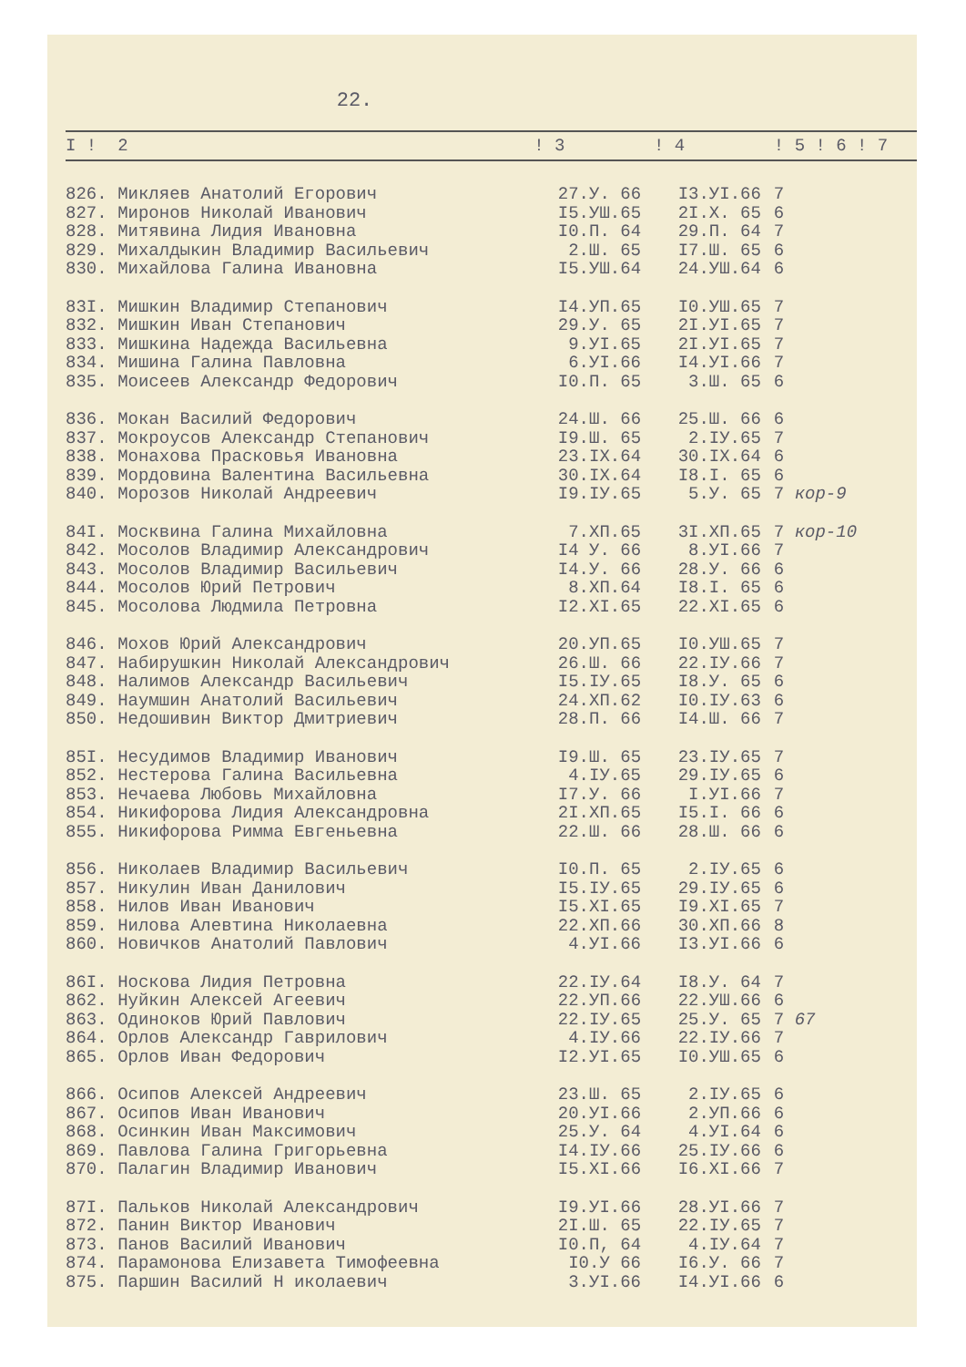22.
| I ! | 2 | ! 3 | ! 4 | ! 5 ! 6 ! 7 | |
| --- | --- | --- | --- | --- | --- |
| 826. | Микляев Анатолий Егорович | 27.У. 66 | I3.УI.66 | 7 | |
| 827. | Миронов Николай Иванович | I5.УШ.65 | 2I.X. 65 | 6 | |
| 828. | Митявина Лидия Ивановна | I0.П. 64 | 29.П. 64 | 7 | |
| 829. | Михалдыкин Владимир Васильевич | 2.Ш. 65 | I7.Ш. 65 | 6 | |
| 830. | Михайлова Галина Ивановна | I5.УШ.64 | 24.УШ.64 | 6 | |
| 83I. | Мишкин Владимир Степанович | I4.УП.65 | I0.УШ.65 | 7 | |
| 832. | Мишкин Иван Степанович | 29.У. 65 | 2I.УI.65 | 7 | |
| 833. | Мишкина Надежда Васильевна | 9.УI.65 | 2I.УI.65 | 7 | |
| 834. | Мишина Галина Павловна | 6.УI.66 | I4.УI.66 | 7 | |
| 835. | Моисеев Александр Федорович | I0.П. 65 | 3.Ш. 65 | 6 | |
| 836. | Мокан Василий Федорович | 24.Ш. 66 | 25.Ш. 66 | 6 | |
| 837. | Мокроусов Александр Степанович | I9.Ш. 65 | 2.IУ.65 | 7 | |
| 838. | Монахова Прасковья Ивановна | 23.IX.64 | 30.IX.64 | 6 | |
| 839. | Мордовина Валентина Васильевна | 30.IX.64 | I8.I. 65 | 6 | |
| 840. | Морозов Николай Андреевич | I9.IУ.65 | 5.У. 65 | 7 кор-9 | |
| 84I. | Москвина Галина Михайловна | 7.XП.65 | 3I.XП.65 | 7 кор-10 | |
| 842. | Мосолов Владимир Александрович | I4 У. 66 | 8.УI.66 | 7 | |
| 843. | Мосолов Владимир Васильевич | I4.У. 66 | 28.У. 66 | 6 | |
| 844. | Мосолов Юрий Петрович | 8.XП.64 | I8.I. 65 | 6 | |
| 845. | Мосолова Людмила Петровна | I2.XI.65 | 22.XI.65 | 6 | |
| 846. | Мохов Юрий Александрович | 20.УП.65 | I0.УШ.65 | 7 | |
| 847. | Набирушкин Николай Александрович | 26.Ш. 66 | 22.IУ.66 | 7 | |
| 848. | Налимов Александр Васильевич | I5.IУ.65 | I8.У. 65 | 6 | |
| 849. | Наумшин Анатолий Васильевич | 24.XП.62 | I0.IУ.63 | 6 | |
| 850. | Недошивин Виктор Дмитриевич | 28.П. 66 | I4.Ш. 66 | 7 | |
| 85I. | Несудимов Владимир Иванович | I9.Ш. 65 | 23.IУ.65 | 7 | |
| 852. | Нестерова Галина Васильевна | 4.IУ.65 | 29.IУ.65 | 6 | |
| 853. | Нечаева Любовь Михайловна | I7.У. 66 | I.УI.66 | 7 | |
| 854. | Никифорова Лидия Александровна | 2I.XП.65 | I5.I. 66 | 6 | |
| 855. | Никифорова Римма Евгеньевна | 22.Ш. 66 | 28.Ш. 66 | 6 | |
| 856. | Николаев Владимир Васильевич | I0.П. 65 | 2.IУ.65 | 6 | |
| 857. | Никулин Иван Данилович | I5.IУ.65 | 29.IУ.65 | 6 | |
| 858. | Нилов Иван Иванович | I5.XI.65 | I9.XI.65 | 7 | |
| 859. | Нилова Алевтина Николаевна | 22.XП.66 | 30.XП.66 | 8 | |
| 860. | Новичков Анатолий Павлович | 4.УI.66 | I3.УI.66 | 6 | |
| 86I. | Носкова Лидия Петровна | 22.IУ.64 | I8.У. 64 | 7 | |
| 862. | Нуйкин Алексей Агеевич | 22.УП.66 | 22.УШ.66 | 6 | |
| 863. | Одиноков Юрий Павлович | 22.IУ.65 | 25.У. 65 | 7 67 | |
| 864. | Орлов Александр Гаврилович | 4.IУ.66 | 22.IУ.66 | 7 | |
| 865. | Орлов Иван Федорович | I2.УI.65 | I0.УШ.65 | 6 | |
| 866. | Осипов Алексей Андреевич | 23.Ш. 65 | 2.IУ.65 | 6 | |
| 867. | Осипов Иван Иванович | 20.УI.66 | 2.УП.66 | 6 | |
| 868. | Осинкин Иван Максимович | 25.У. 64 | 4.УI.64 | 6 | |
| 869. | Павлова Галина Григорьевна | I4.IУ.66 | 25.IУ.66 | 6 | |
| 870. | Палагин Владимир Иванович | I5.XI.66 | I6.XI.66 | 7 | |
| 87I. | Пальков Николай Александрович | I9.УI.66 | 28.УI.66 | 7 | |
| 872. | Панин Виктор Иванович | 2I.Ш. 65 | 22.IУ.65 | 7 | |
| 873. | Панов Василий Иванович | I0.П, 64 | 4.IУ.64 | 7 | |
| 874. | Парамонова Елизавета Тимофеевна | I0.У 66 | I6.У. 66 | 7 | |
| 875. | Паршин Василий Н иколаевич | 3.УI.66 | I4.УI.66 | 6 | |